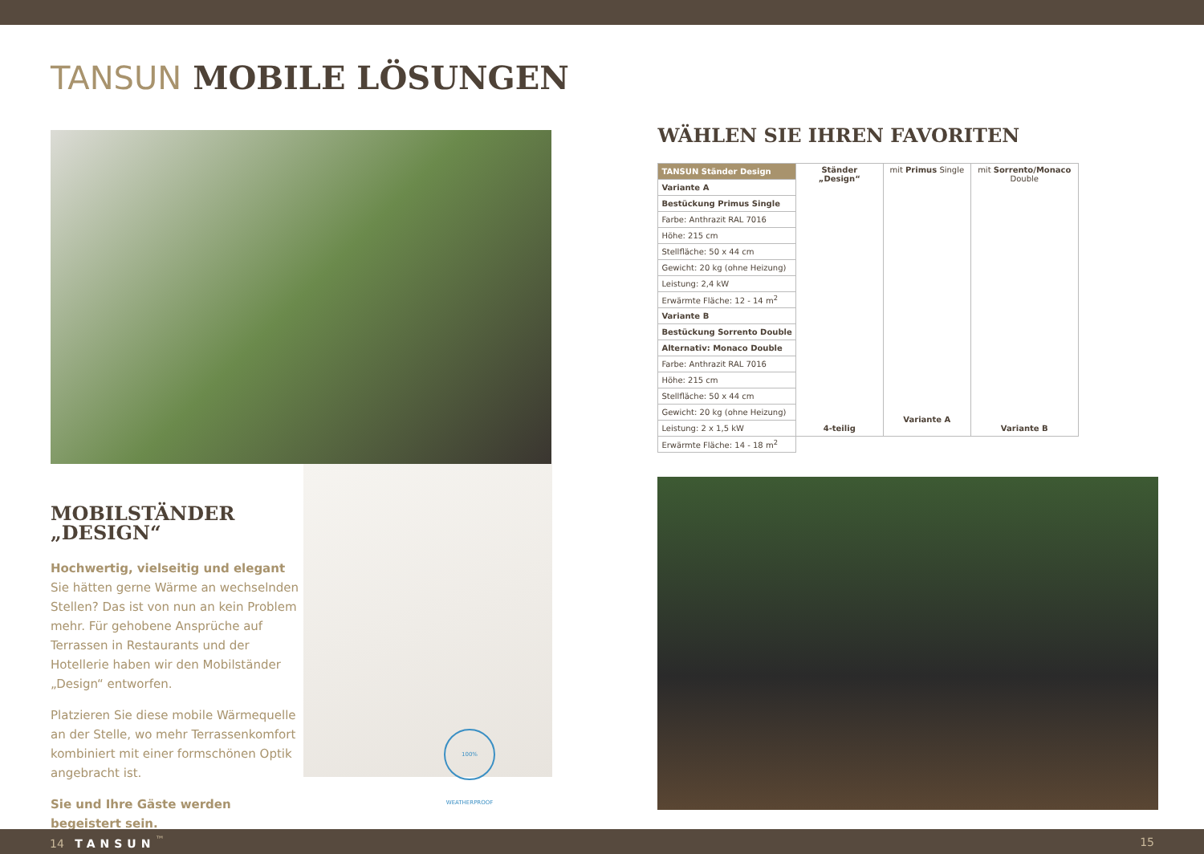TANSUN MOBILE LÖSUNGEN
MOBILSTÄNDER „DESIGN“
Hochwertig, vielseitig und elegant
Sie hätten gerne Wärme an wechselnden Stellen? Das ist von nun an kein Problem mehr. Für gehobene Ansprüche auf Terrassen in Restaurants und der Hotellerie haben wir den Mobilständer „Design“ entworfen.
Platzieren Sie diese mobile Wärmequelle an der Stelle, wo mehr Terrassenkomfort kombiniert mit einer formschönen Optik angebracht ist.
Sie und Ihre Gäste werden begeistert sein.
100% WEATHERPROOF
WÄHLEN SIE IHREN FAVORITEN
| TANSUN Ständer Design | Ständer „Design“ 4-teilig | mit Primus Single Variante A | mit Sorrento/Monaco Double Variante B |
| Variante A | | | |
| Bestückung Primus Single | | | |
| Farbe: Anthrazit RAL 7016 | | | |
| Höhe: 215 cm | | | |
| Stellfläche: 50 x 44 cm | | | |
| Gewicht: 20 kg (ohne Heizung) | | | |
| Leistung: 2,4 kW | | | |
| Erwärmte Fläche: 12 - 14 m<sup>2</sup> | | | |
| Variante B | | | |
| Bestückung Sorrento Double | | | |
| Alternativ: Monaco Double | | | |
| Farbe: Anthrazit RAL 7016 | | | |
| Höhe: 215 cm | | | |
| Stellfläche: 50 x 44 cm | | | |
| Gewicht: 20 kg (ohne Heizung) | | | |
| Leistung: 2 x 1,5 kW | | | |
| Erwärmte Fläche: 14 - 18 m<sup>2</sup> | | | |
14 TANSUN<sup>™</sup> 15